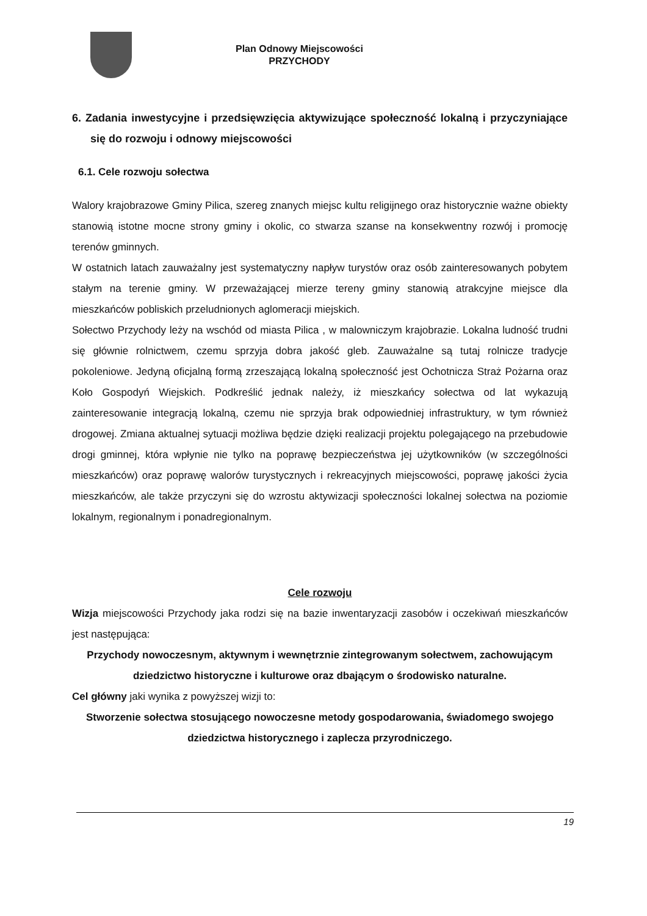Plan Odnowy Miejscowości
PRZYCHODY
6. Zadania inwestycyjne i przedsięwzięcia aktywizujące społeczność lokalną i przyczyniające się do rozwoju i odnowy miejscowości
6.1. Cele rozwoju sołectwa
Walory krajobrazowe Gminy Pilica, szereg znanych miejsc kultu religijnego oraz historycznie ważne obiekty stanowią istotne mocne strony gminy i okolic, co stwarza szanse na konsekwentny rozwój i promocję terenów gminnych.
W ostatnich latach zauważalny jest systematyczny napływ turystów oraz osób zainteresowanych pobytem stałym na terenie gminy. W przeważającej mierze tereny gminy stanowią atrakcyjne miejsce dla mieszkańców pobliskich przeludnionych aglomeracji miejskich.
Sołectwo Przychody leży na wschód od miasta Pilica , w malowniczym krajobrazie. Lokalna ludność trudni się głównie rolnictwem, czemu sprzyja dobra jakość gleb. Zauważalne są tutaj rolnicze tradycje pokoleniowe. Jedyną oficjalną formą zrzeszającą lokalną społeczność jest Ochotnicza Straż Pożarna oraz Koło Gospodyń Wiejskich. Podkreślić jednak należy, iż mieszkańcy sołectwa od lat wykazują zainteresowanie integracją lokalną, czemu nie sprzyja brak odpowiedniej infrastruktury, w tym również drogowej. Zmiana aktualnej sytuacji możliwa będzie dzięki realizacji projektu polegającego na przebudowie drogi gminnej, która wpłynie nie tylko na poprawę bezpieczeństwa jej użytkowników (w szczególności mieszkańców) oraz poprawę walorów turystycznych i rekreacyjnych miejscowości, poprawę jakości życia mieszkańców, ale także przyczyni się do wzrostu aktywizacji społeczności lokalnej sołectwa na poziomie lokalnym, regionalnym i ponadregionalnym.
Cele rozwoju
Wizja miejscowości Przychody jaka rodzi się na bazie inwentaryzacji zasobów i oczekiwań mieszkańców jest następująca:
Przychody nowoczesnym, aktywnym i wewnętrznie zintegrowanym sołectwem, zachowującym dziedzictwo historyczne i kulturowe oraz dbającym o środowisko naturalne.
Cel główny jaki wynika z powyższej wizji to:
Stworzenie sołectwa stosującego nowoczesne metody gospodarowania, świadomego swojego dziedzictwa historycznego i zaplecza przyrodniczego.
19